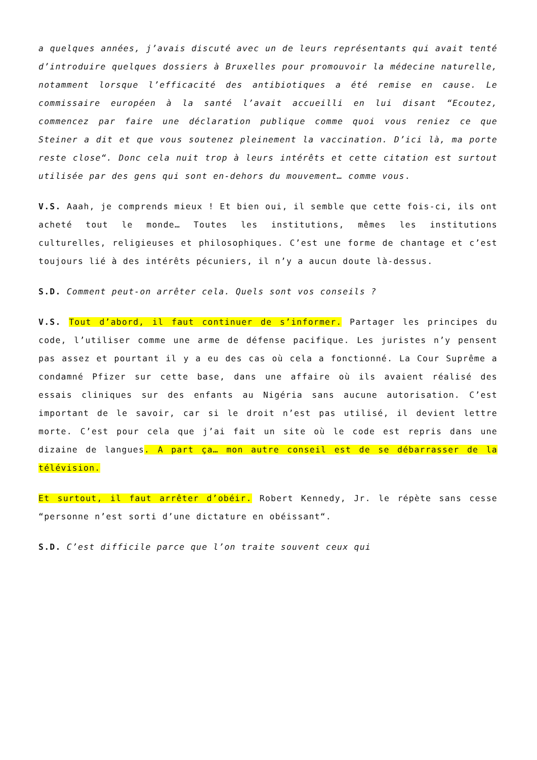a quelques années, j’avais discuté avec un de leurs représentants qui avait tenté d’introduire quelques dossiers à Bruxelles pour promouvoir la médecine naturelle, notamment lorsque l’efficacité des antibiotiques a été remise en cause. Le commissaire européen à la santé l’avait accueilli en lui disant “Ecoutez, commencez par faire une déclaration publique comme quoi vous reniez ce que Steiner a dit et que vous soutenez pleinement la vaccination. D’ici là, ma porte reste close“. Donc cela nuit trop à leurs intérêts et cette citation est surtout utilisée par des gens qui sont en-dehors du mouvement… comme vous.
V.S. Aaah, je comprends mieux ! Et bien oui, il semble que cette fois-ci, ils ont acheté tout le monde… Toutes les institutions, mêmes les institutions culturelles, religieuses et philosophiques. C’est une forme de chantage et c’est toujours lié à des intérêts pécuniers, il n’y a aucun doute là-dessus.
S.D. Comment peut-on arrêter cela. Quels sont vos conseils ?
V.S. Tout d’abord, il faut continuer de s’informer. Partager les principes du code, l’utiliser comme une arme de défense pacifique. Les juristes n’y pensent pas assez et pourtant il y a eu des cas où cela a fonctionné. La Cour Suprême a condamné Pfizer sur cette base, dans une affaire où ils avaient réalisé des essais cliniques sur des enfants au Nigéria sans aucune autorisation. C’est important de le savoir, car si le droit n’est pas utilisé, il devient lettre morte. C’est pour cela que j’ai fait un site où le code est repris dans une dizaine de langues. A part ça… mon autre conseil est de se débarrasser de la télévision.
Et surtout, il faut arrêter d’obéir. Robert Kennedy, Jr. le répète sans cesse “personne n’est sorti d’une dictature en obéissant“.
S.D. C’est difficile parce que l’on traite souvent ceux qui